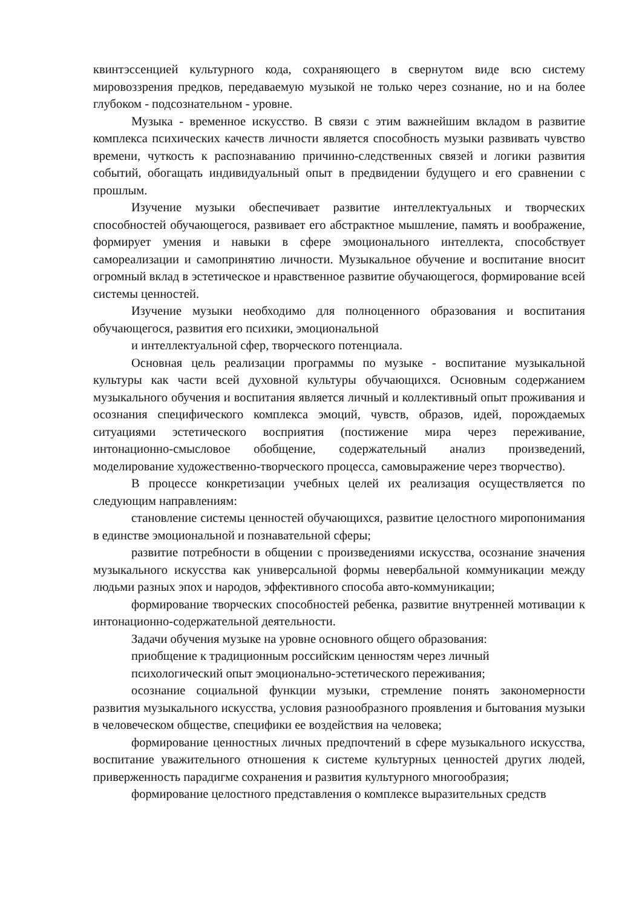квинтэссенцией культурного кода, сохраняющего в свернутом виде всю систему мировоззрения предков, передаваемую музыкой не только через сознание, но и на более глубоком - подсознательном - уровне.
Музыка - временное искусство. В связи с этим важнейшим вкладом в развитие комплекса психических качеств личности является способность музыки развивать чувство времени, чуткость к распознаванию причинно-следственных связей и логики развития событий, обогащать индивидуальный опыт в предвидении будущего и его сравнении с прошлым.
Изучение музыки обеспечивает развитие интеллектуальных и творческих способностей обучающегося, развивает его абстрактное мышление, память и воображение, формирует умения и навыки в сфере эмоционального интеллекта, способствует самореализации и самопринятию личности. Музыкальное обучение и воспитание вносит огромный вклад в эстетическое и нравственное развитие обучающегося, формирование всей системы ценностей.
Изучение музыки необходимо для полноценного образования и воспитания обучающегося, развития его психики, эмоциональной
и интеллектуальной сфер, творческого потенциала.
Основная цель реализации программы по музыке - воспитание музыкальной культуры как части всей духовной культуры обучающихся. Основным содержанием музыкального обучения и воспитания является личный и коллективный опыт проживания и осознания специфического комплекса эмоций, чувств, образов, идей, порождаемых ситуациями эстетического восприятия (постижение мира через переживание, интонационно-смысловое обобщение, содержательный анализ произведений, моделирование художественно-творческого процесса, самовыражение через творчество).
В процессе конкретизации учебных целей их реализация осуществляется по следующим направлениям:
становление системы ценностей обучающихся, развитие целостного миропонимания в единстве эмоциональной и познавательной сферы;
развитие потребности в общении с произведениями искусства, осознание значения музыкального искусства как универсальной формы невербальной коммуникации между людьми разных эпох и народов, эффективного способа авто-коммуникации;
формирование творческих способностей ребенка, развитие внутренней мотивации к интонационно-содержательной деятельности.
Задачи обучения музыке на уровне основного общего образования:
приобщение к традиционным российским ценностям через личный
психологический опыт эмоционально-эстетического переживания;
осознание социальной функции музыки, стремление понять закономерности развития музыкального искусства, условия разнообразного проявления и бытования музыки в человеческом обществе, специфики ее воздействия на человека;
формирование ценностных личных предпочтений в сфере музыкального искусства, воспитание уважительного отношения к системе культурных ценностей других людей, приверженность парадигме сохранения и развития культурного многообразия;
формирование целостного представления о комплексе выразительных средств